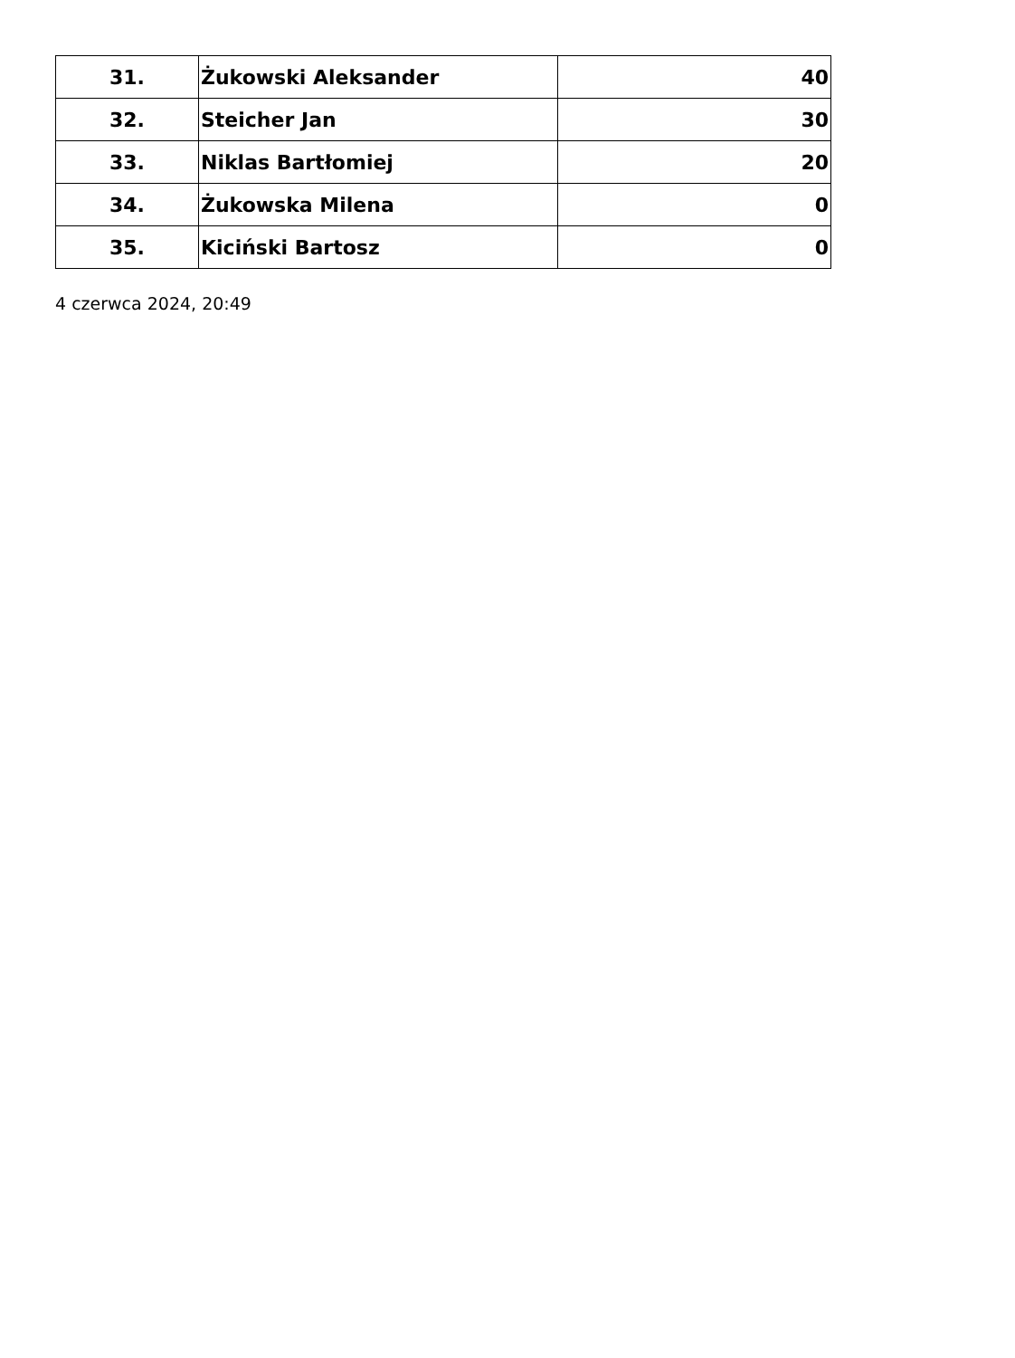| 31. | Żukowski Aleksander | 40 |
| 32. | Steicher Jan | 30 |
| 33. | Niklas Bartłomiej | 20 |
| 34. | Żukowska Milena | 0 |
| 35. | Kiciński Bartosz | 0 |
4 czerwca 2024, 20:49